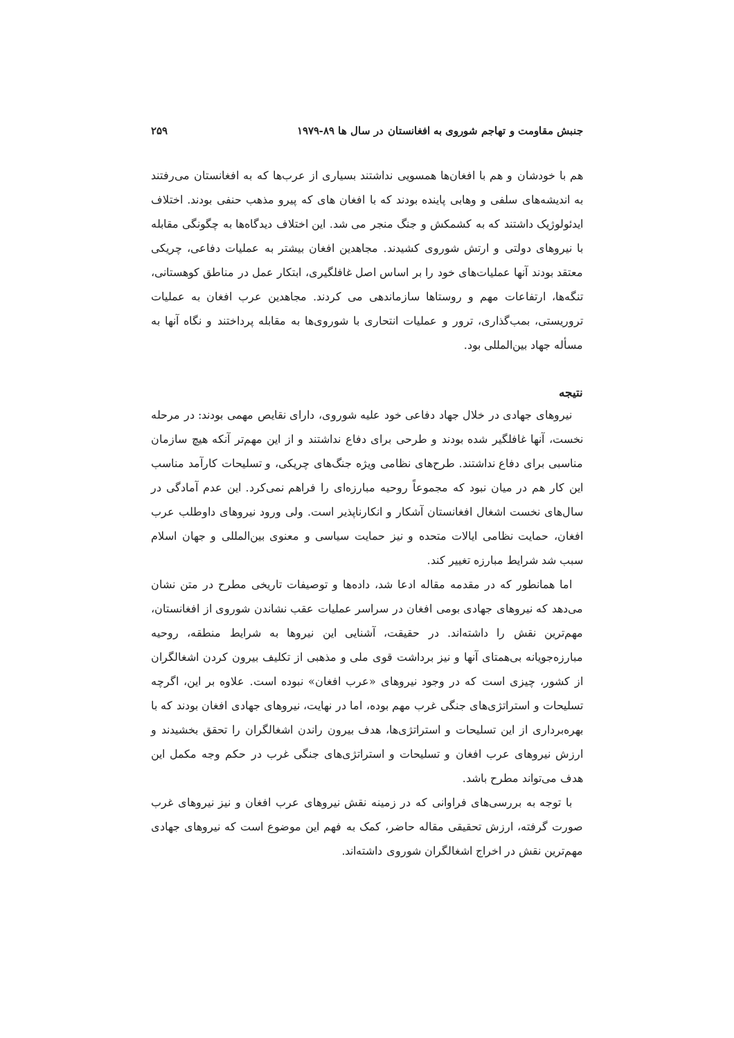جنبش مقاومت و تهاجم شوروی به افغانستان در سال ها ۸۹-۱۹۷۹ ۲۵۹
هم با خودشان و هم با افغان‌ها همسویی نداشتند بسیاری از عرب‌ها که به افغانستان می‌رفتند به اندیشه‌های سلفی و وهابی پاینده بودند که با افغان های که پیرو مذهب حنفی بودند. اختلاف ایدئولوژیک داشتند که به کشمکش و جنگ منجر می شد. این اختلاف دیدگاه‌ها به چگونگی مقابله با نیروهای دولتی و ارتش شوروی کشیدند. مجاهدین افغان بیشتر به عملیات دفاعی، چریکی معتقد بودند آنها عملیات‌های خود را بر اساس اصل غافلگیری، ابتکار عمل در مناطق کوهستانی، تنگه‌ها، ارتفاعات مهم و روستاها سازماندهی می کردند. مجاهدین عرب افغان به عملیات تروریستی، بمب‌گذاری، ترور و عملیات انتحاری با شوروی‌ها به مقابله پرداختند و نگاه آنها به مسأله جهاد بین‌المللی بود.
نتیجه
نیروهای جهادی در خلال جهاد دفاعی خود علیه شوروی، دارای نقایص مهمی بودند: در مرحله نخست، آنها غافلگیر شده بودند و طرحی برای دفاع نداشتند و از این مهم‌تر آنکه هیچ سازمان مناسبی برای دفاع نداشتند. طرح‌های نظامی ویژه جنگ‌های چریکی، و تسلیحات کارآمد مناسب این کار هم در میان نبود که مجموعاً روحیه مبارزه‌ای را فراهم نمی‌کرد. این عدم آمادگی در سال‌های نخست اشغال افغانستان آشکار و انکارناپذیر است. ولی ورود نیروهای داوطلب عرب افغان، حمایت نظامی ایالات متحده و نیز حمایت سیاسی و معنوی بین‌المللی و جهان اسلام سبب شد شرایط مبارزه تغییر کند.
اما همانطور که در مقدمه مقاله ادعا شد، داده‌ها و توصیفات تاریخی مطرح در متن نشان می‌دهد که نیروهای جهادی بومی افغان در سراسر عملیات عقب نشاندن شوروی از افغانستان، مهم‌ترین نقش را داشته‌اند. در حقیقت، آشنایی این نیروها به شرایط منطقه، روحیه مبارزه‌جویانه بی‌همتای آنها و نیز برداشت قوی ملی و مذهبی از تکلیف بیرون کردن اشغالگران از کشور، چیزی است که در وجود نیروهای «عرب افغان» نبوده است. علاوه بر این، اگرچه تسلیحات و استراتژی‌های جنگی غرب مهم بوده، اما در نهایت، نیروهای جهادی افغان بودند که با بهره‌برداری از این تسلیحات و استراتژی‌ها، هدف بیرون راندن اشغالگران را تحقق بخشیدند و ارزش نیروهای عرب افغان و تسلیحات و استراتژی‌های جنگی غرب در حکم وجه مکمل این هدف می‌تواند مطرح باشد.
با توجه به بررسی‌های فراوانی که در زمینه نقش نیروهای عرب افغان و نیز نیروهای غرب صورت گرفته، ارزش تحقیقی مقاله حاضر، کمک به فهم این موضوع است که نیروهای جهادی مهم‌ترین نقش در اخراج اشغالگران شوروی داشته‌اند.